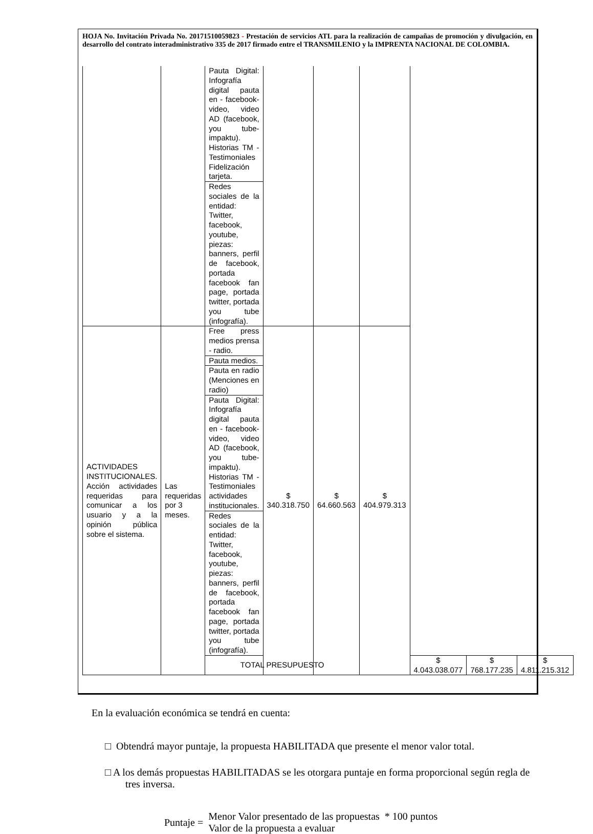HOJA No. Invitación Privada No. 20171510059823 - Prestación de servicios ATL para la realización de campañas de promoción y divulgación, en desarrollo del contrato interadministrativo 335 de 2017 firmado entre el TRANSMILENIO y la IMPRENTA NACIONAL DE COLOMBIA.
| | | Pauta Digital: Infografía digital pauta en - facebook- video, video AD (facebook, you tube- impaktu). Historias TM - Testimoniales Fidelización tarjeta. | | | | | | |
| | | Redes sociales de la entidad: Twitter, facebook, youtube, piezas: banners, perfil de facebook, portada facebook fan page, portada twitter, portada you tube (infografía). | | | | | | |
| ACTIVIDADES INSTITUCIONALES. Acción actividades requeridas para comunicar a los usuario y a la opinión pública sobre el sistema. | Las requeridas por 3 meses. | Free press medios prensa - radio. | $ 340.318.750 | $ 64.660.563 | $ 404.979.313 | | | |
| | | Pauta medios. | | | | | | |
| | | Pauta en radio (Menciones en radio) | | | | | | |
| | | Pauta Digital: Infografía digital pauta en - facebook- video, video AD (facebook, you tube- impaktu). Historias TM - Testimoniales actividades institucionales. | | | | | | |
| | | Redes sociales de la entidad: Twitter, facebook, youtube, piezas: banners, perfil de facebook, portada facebook fan page, portada twitter, portada you tube (infografía). | | | | | | |
| | | TOTAL PRESUPUESTO | | | | $ 4.043.038.077 | $ 768.177.235 | $ 4.811.215.312 |
En la evaluación económica se tendrá en cuenta:
□ Obtendrá mayor puntaje, la propuesta HABILITADA que presente el menor valor total.
□ A los demás propuestas HABILITADAS se les otorgara puntaje en forma proporcional según regla de tres inversa.
Puntaje =
Menor Valor presentado de las propuestas * 100 puntos
Valor de la propuesta a evaluar